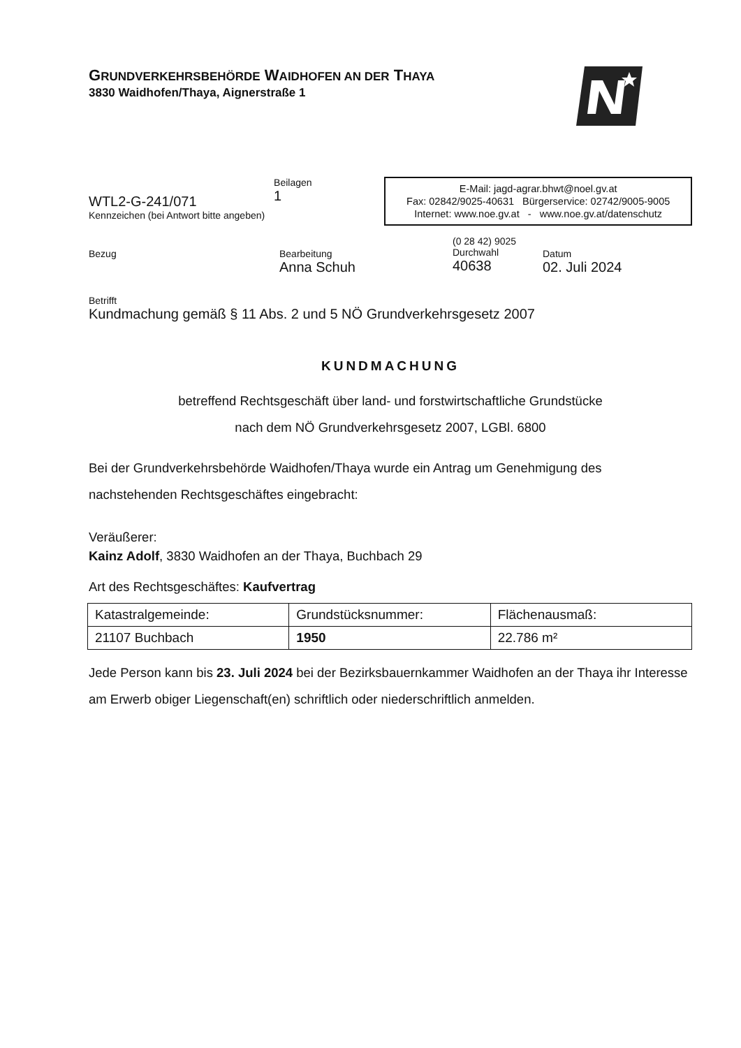GRUNDVERKEHRSBEHÖRDE WAIDHOFEN AN DER THAYA
3830 Waidhofen/Thaya, Aignerstraße 1
WTL2-G-241/071
Kennzeichen (bei Antwort bitte angeben)
Beilagen
1
E-Mail: jagd-agrar.bhwt@noel.gv.at
Fax: 02842/9025-40631 Bürgerservice: 02742/9005-9005
Internet: www.noe.gv.at - www.noe.gv.at/datenschutz
Bezug Bearbeitung
Anna Schuh
(0 28 42) 9025
Durchwahl
40638
Datum
02. Juli 2024
Betrifft
Kundmachung gemäß § 11 Abs. 2 und 5 NÖ Grundverkehrsgesetz 2007
KUNDMACHUNG
betreffend Rechtsgeschäft über land- und forstwirtschaftliche Grundstücke
nach dem NÖ Grundverkehrsgesetz 2007, LGBl. 6800
Bei der Grundverkehrsbehörde Waidhofen/Thaya wurde ein Antrag um Genehmigung des nachstehenden Rechtsgeschäftes eingebracht:
Veräußerer:
Kainz Adolf, 3830 Waidhofen an der Thaya, Buchbach 29
Art des Rechtsgeschäftes: Kaufvertrag
| Katastralgemeinde: | Grundstücksnummer: | Flächenausmaß: |
| 21107 Buchbach | 1950 | 22.786 m² |
Jede Person kann bis 23. Juli 2024 bei der Bezirksbauernkammer Waidhofen an der Thaya ihr Interesse am Erwerb obiger Liegenschaft(en) schriftlich oder niederschriftlich anmelden.